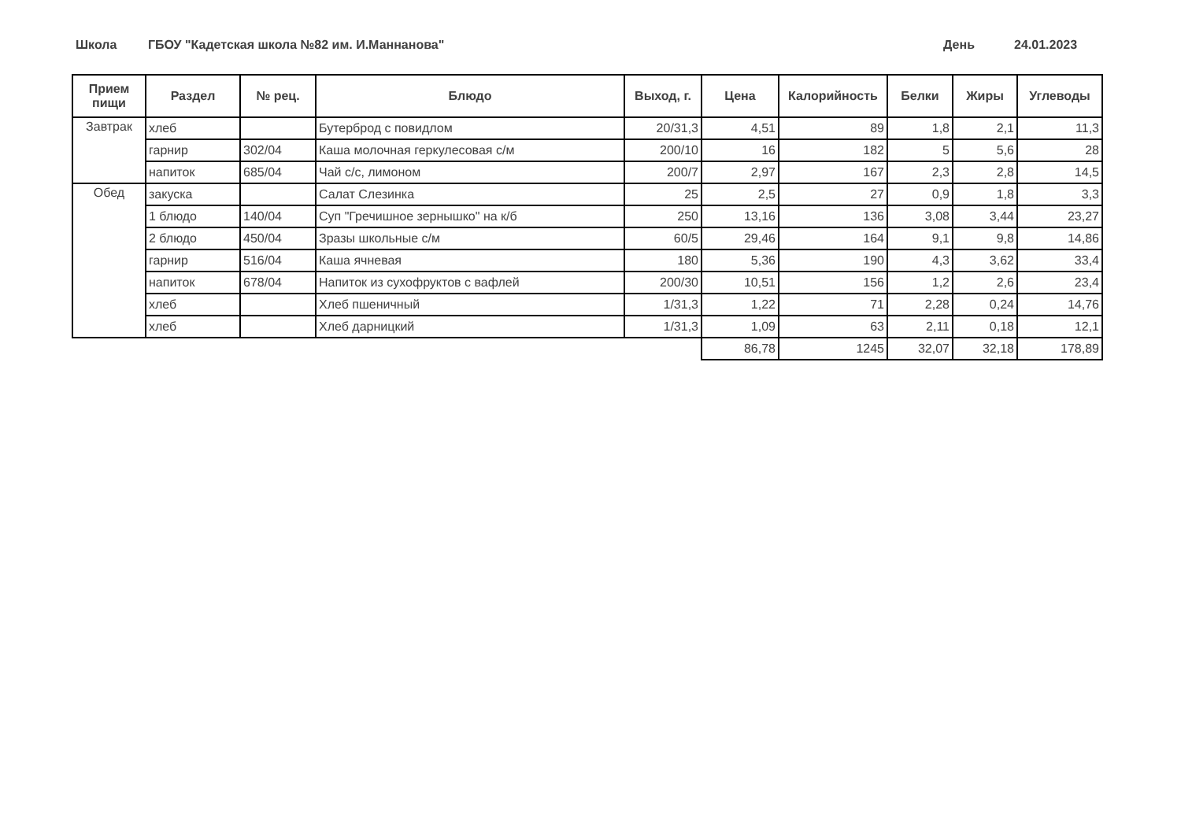Школа ГБОУ "Кадетская школа №82 им. И.Маннанова" День 24.01.2023
| Прием пищи | Раздел | № рец. | Блюдо | Выход, г. | Цена | Калорийность | Белки | Жиры | Углеводы |
| --- | --- | --- | --- | --- | --- | --- | --- | --- | --- |
| Завтрак | хлеб | | Бутерброд с повидлом | 20/31,3 | 4,51 | 89 | 1,8 | 2,1 | 11,3 |
| | гарнир | 302/04 | Каша молочная геркулесовая с/м | 200/10 | 16 | 182 | 5 | 5,6 | 28 |
| | напиток | 685/04 | Чай с/с, лимоном | 200/7 | 2,97 | 167 | 2,3 | 2,8 | 14,5 |
| Обед | закуска | | Салат Слезинка | 25 | 2,5 | 27 | 0,9 | 1,8 | 3,3 |
| | 1 блюдо | 140/04 | Суп "Гречишное зернышко" на к/б | 250 | 13,16 | 136 | 3,08 | 3,44 | 23,27 |
| | 2 блюдо | 450/04 | Зразы школьные с/м | 60/5 | 29,46 | 164 | 9,1 | 9,8 | 14,86 |
| | гарнир | 516/04 | Каша ячневая | 180 | 5,36 | 190 | 4,3 | 3,62 | 33,4 |
| | напиток | 678/04 | Напиток из сухофруктов с вафлей | 200/30 | 10,51 | 156 | 1,2 | 2,6 | 23,4 |
| | хлеб | | Хлеб пшеничный | 1/31,3 | 1,22 | 71 | 2,28 | 0,24 | 14,76 |
| | хлеб | | Хлеб дарницкий | 1/31,3 | 1,09 | 63 | 2,11 | 0,18 | 12,1 |
| | | | | | 86,78 | 1245 | 32,07 | 32,18 | 178,89 |